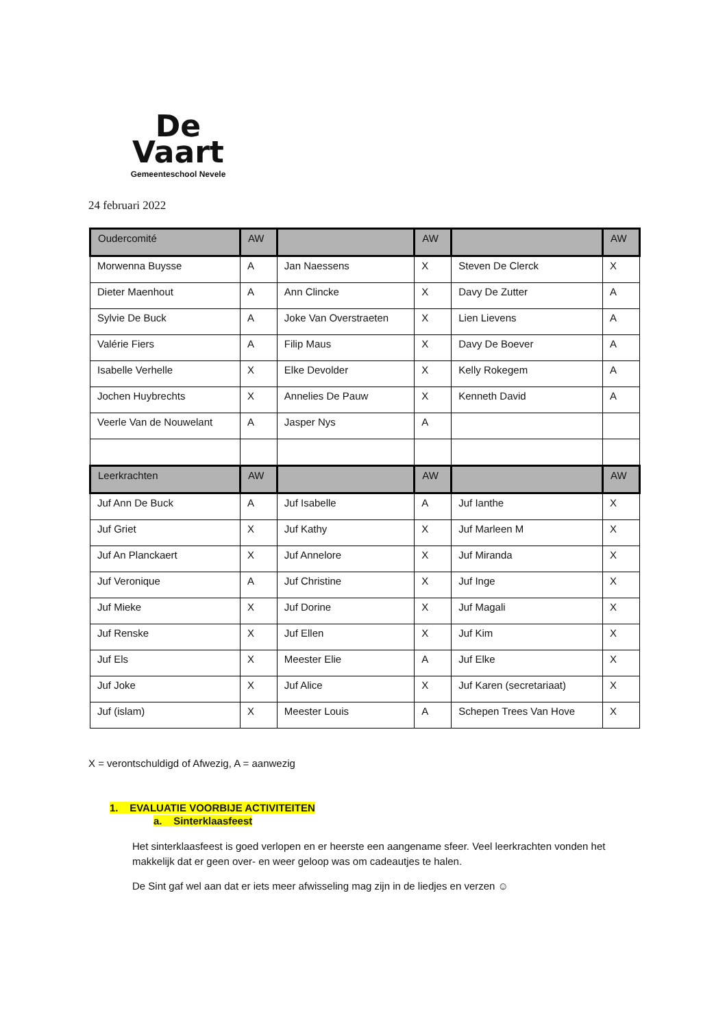De
Vaart
Gemeenteschool Nevele
24 februari 2022
| Oudercomité | AW | | AW | | AW |
| --- | --- | --- | --- | --- | --- |
| Morwenna Buysse | A | Jan Naessens | X | Steven De Clerck | X |
| Dieter Maenhout | A | Ann Clincke | X | Davy De Zutter | A |
| Sylvie De Buck | A | Joke Van Overstraeten | X | Lien Lievens | A |
| Valérie Fiers | A | Filip Maus | X | Davy De Boever | A |
| Isabelle Verhelle | X | Elke Devolder | X | Kelly Rokegem | A |
| Jochen Huybrechts | X | Annelies De Pauw | X | Kenneth David | A |
| Veerle Van de Nouwelant | A | Jasper Nys | A | | |
| Leerkrachten | AW | | AW | | AW |
| Juf Ann De Buck | A | Juf Isabelle | A | Juf Ianthe | X |
| Juf Griet | X | Juf Kathy | X | Juf Marleen M | X |
| Juf An Planckaert | X | Juf Annelore | X | Juf Miranda | X |
| Juf Veronique | A | Juf Christine | X | Juf Inge | X |
| Juf Mieke | X | Juf Dorine | X | Juf Magali | X |
| Juf Renske | X | Juf Ellen | X | Juf Kim | X |
| Juf Els | X | Meester Elie | A | Juf Elke | X |
| Juf Joke | X | Juf Alice | X | Juf Karen (secretariaat) | X |
| Juf (islam) | X | Meester Louis | A | Schepen Trees Van Hove | X |
X = verontschuldigd of Afwezig, A = aanwezig
1. EVALUATIE VOORBIJE ACTIVITEITEN
a. Sinterklaasfeest
Het sinterklaasfeest is goed verlopen en er heerste een aangename sfeer. Veel leerkrachten vonden het makkelijk dat er geen over- en weer geloop was om cadeautjes te halen.
De Sint gaf wel aan dat er iets meer afwisseling mag zijn in de liedjes en verzen ☺